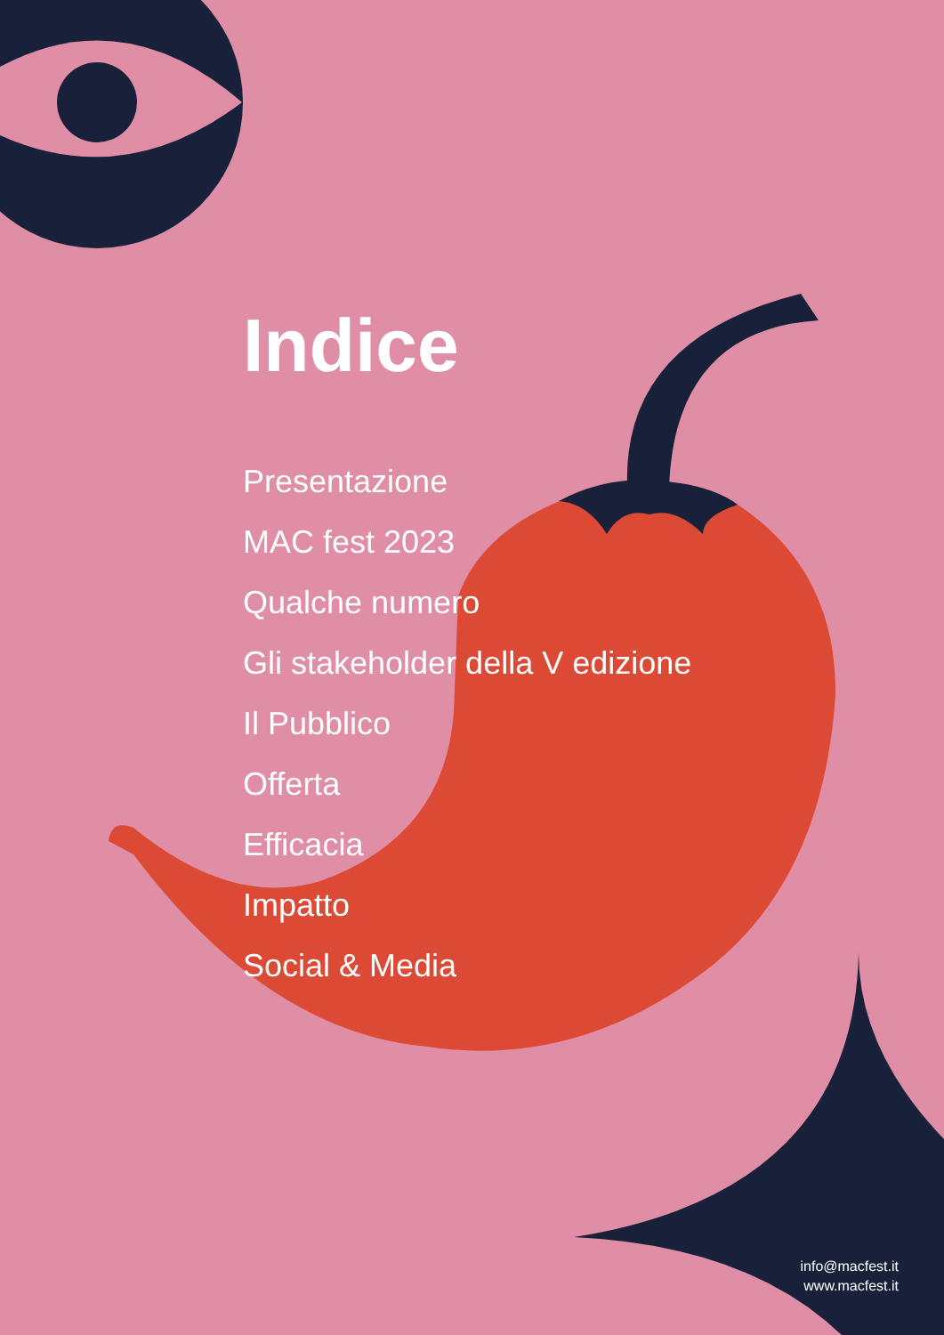Indice
Presentazione
MAC fest 2023
Qualche numero
Gli stakeholder della V edizione
Il Pubblico
Offerta
Efficacia
Impatto
Social & Media
info@macfest.it
www.macfest.it